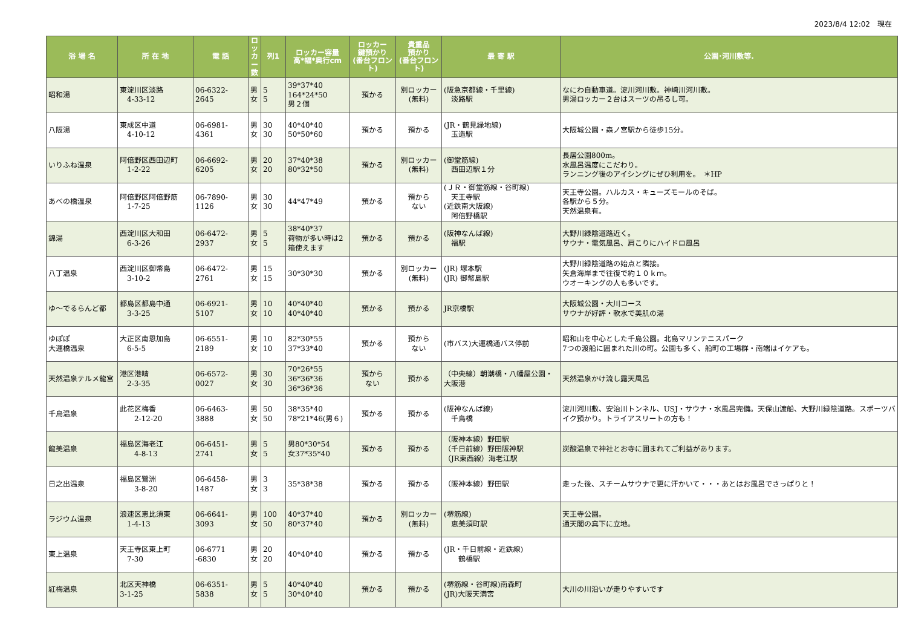2023/8/4 12:02　現在
| 浴 場 名 | 所 在 地 | 電 話 | ロッカー数 | 列1 | ロッカー容量 高*幅*奥行cm | ロッカー 鍵預かり (番台フロント) | 貴重品 預かり (番台フロント) | 最 寄 駅 | 公園･河川敷等. |
| --- | --- | --- | --- | --- | --- | --- | --- | --- | --- |
| 昭和湯 | 東淀川区淡路 4-33-12 | 06-6322-2645 | 男 女 | 5 5 | 39*37*40 164*24*50 男２個 | 預かる | 別ロッカー (無料) | (阪急京都線・千里線) 淡路駅 | なにわ自動車道。淀川河川敷。神崎川河川敷。 男湯ロッカー２台はスーツの吊るし可。 |
| 八阪湯 | 東成区中道 4-10-12 | 06-6981-4361 | 男 女 | 30 30 | 40*40*40 50*50*60 | 預かる | 預かる | (JR・鶴見緑地線) 玉造駅 | 大阪城公園・森ノ宮駅から徒歩15分。 |
| いりふね温泉 | 阿倍野区西田辺町 1-2-22 | 06-6692-6205 | 男 女 | 20 20 | 37*40*38 80*32*50 | 預かる | 別ロッカー (無料) | (御堂筋線) 西田辺駅１分 | 長居公園800m。 水風呂温度にこだわり。 ランニング後のアイシングにぜひ利用を。 ＊HP |
| あべの橋温泉 | 阿倍野区阿倍野筋 1-7-25 | 06-7890-1126 | 男 女 | 30 30 | 44*47*49 | 預かる | 預から ない | (ＪＲ・御堂筋線・谷町線) 天王寺駅 (近鉄南大阪線) 阿倍野橋駅 | 天王寺公園。ハルカス・キューズモールのそば。 各駅から５分。 天然温泉有。 |
| 錦湯 | 西淀川区大和田 6-3-26 | 06-6472-2937 | 男 女 | 5 5 | 38*40*37 荷物が多い時は2箱使えます | 預かる | 預かる | (阪神なんば線) 福駅 | 大野川緑陰道路近く。 サウナ・電気風呂、肩こりにハイドロ風呂 |
| 八丁温泉 | 西淀川区御幣島 3-10-2 | 06-6472-2761 | 男 女 | 15 15 | 30*30*30 | 預かる | 別ロッカー (無料) | (JR) 塚本駅 (JR) 御幣島駅 | 大野川緑陰道路の始点と隣接。 矢倉海岸まで往復で約１０ｋｍ。 ウオーキングの人も多いです。 |
| ゆ～でるらんど都 | 都島区都島中通 3-3-25 | 06-6921-5107 | 男 女 | 10 10 | 40*40*40 40*40*40 | 預かる | 預かる | JR京橋駅 | 大阪城公園・大川コース サウナが好評・軟水で美肌の湯 |
| ゆぽぽ 大運橋温泉 | 大正区南恩加島 6-5-5 | 06-6551-2189 | 男 女 | 10 10 | 82*30*55 37*33*40 | 預かる | 預から ない | (市バス)大運橋通バス停前 | 昭和山を中心とした千島公園。北島マリンテニスパーク 7つの渡船に囲まれた川の町。公園も多く、船町の工場群・南端はイケアも。 |
| 天然温泉テルメ龍宮 | 港区港晴 2-3-35 | 06-6572-0027 | 男 女 | 30 30 | 70*26*55 36*36*36 36*36*36 | 預から ない | 預かる | （中央線）朝潮橋・八幡屋公園・大阪港 | 天然温泉かけ流し露天風呂 |
| 千鳥温泉 | 此花区梅香 2-12-20 | 06-6463-3888 | 男 女 | 50 50 | 38*35*40 78*21*46(男６) | 預かる | 預かる | (阪神なんば線) 千鳥橋 | 淀川河川敷、安治川トンネル、USJ・サウナ・水風呂完備。天保山渡船、大野川緑陰道路。スポーツバイク預かり。トライアスリートの方も！ |
| 龍美温泉 | 福島区海老江 4-8-13 | 06-6451-2741 | 男 女 | 5 5 | 男80*30*54 女37*35*40 | 預かる | 預かる | （阪神本線）野田駅 （千日前線）野田阪神駅 （JR東西線）海老江駅 | 炭酸温泉で神社とお寺に囲まれてご利益があります。 |
| 日之出温泉 | 福島区鷺洲 3-8-20 | 06-6458-1487 | 男 女 | 3 3 | 35*38*38 | 預かる | 預かる | （阪神本線）野田駅 | 走った後、スチームサウナで更に汗かいて・・・あとはお風呂でさっぱりと！ |
| ラジウム温泉 | 浪速区恵比須東 1-4-13 | 06-6641-3093 | 男 女 | 100 50 | 40*37*40 80*37*40 | 預かる | 別ロッカー (無料) | (堺筋線) 恵美須町駅 | 天王寺公園。 通天閣の真下に立地。 |
| 東上温泉 | 天王寺区東上町 7-30 | 06-6771 -6830 | 男 女 | 20 20 | 40*40*40 | 預かる | 預かる | (JR・千日前線・近鉄線) 鶴橋駅 | |
| 紅梅温泉 | 北区天神橋 3-1-25 | 06-6351-5838 | 男 女 | 5 5 | 40*40*40 30*40*40 | 預かる | 預かる | (堺筋線・谷町線)南森町 (JR)大阪天満宮 | 大川の川沿いが走りやすいです |